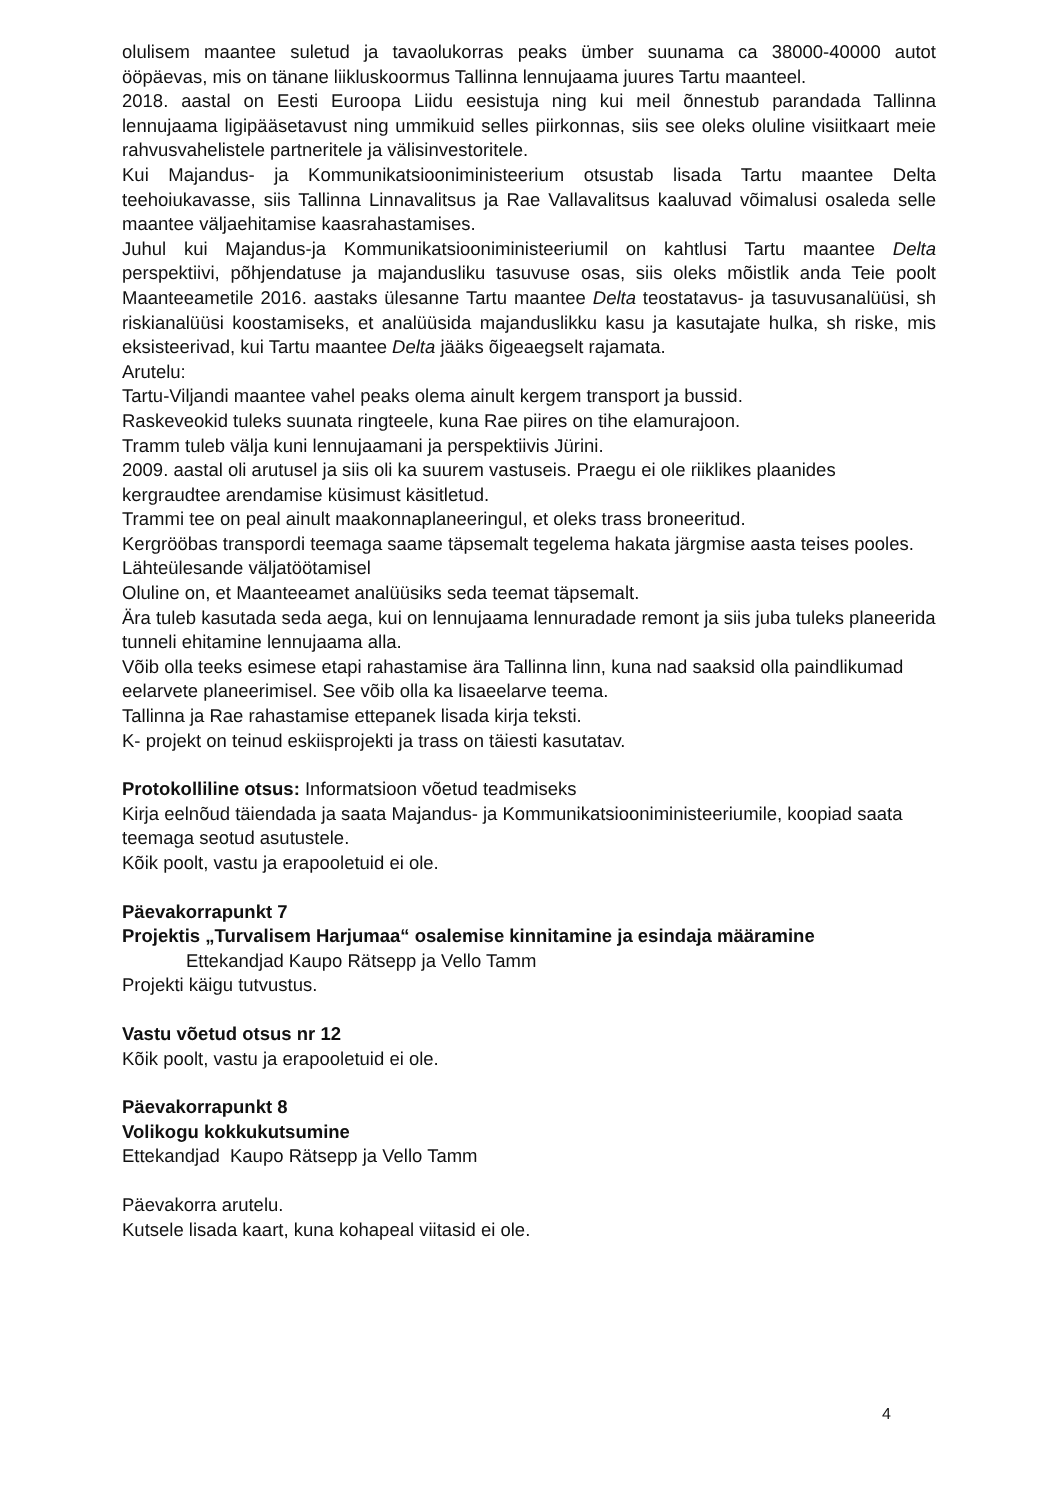olulisem maantee suletud ja tavaolukorras peaks ümber suunama ca 38000-40000 autot ööpäevas, mis on tänane liikluskoormus Tallinna lennujaama juures Tartu maanteel.
2018. aastal on Eesti Euroopa Liidu eesistuja ning kui meil õnnestub parandada Tallinna lennujaama ligipääsetavust ning ummikuid selles piirkonnas, siis see oleks oluline visiitkaart meie rahvusvahelistele partneritele ja välisinvestoritele.
Kui Majandus- ja Kommunikatsiooniministeerium otsustab lisada Tartu maantee Delta teehoiukavasse, siis Tallinna Linnavalitsus ja Rae Vallavalitsus kaaluvad võimalusi osaleda selle maantee väljaehitamise kaasrahastamises.
Juhul kui Majandus-ja Kommunikatsiooniministeeriumil on kahtlusi Tartu maantee Delta perspektiivi, põhjendatuse ja majandusliku tasuvuse osas, siis oleks mõistlik anda Teie poolt Maanteeametile 2016. aastaks ülesanne Tartu maantee Delta teostatavus- ja tasuvusanalüüsi, sh riskianalüüsi koostamiseks, et analüüsida majanduslikku kasu ja kasutajate hulka, sh riske, mis eksisteerivad, kui Tartu maantee Delta jääks õigeaegselt rajamata.
Arutelu:
Tartu-Viljandi maantee vahel peaks olema ainult kergem transport ja bussid.
Raskeveokid tuleks suunata ringteele, kuna Rae piires on tihe elamurajoon.
Tramm tuleb välja kuni lennujaamani ja perspektiivis Jürini.
2009. aastal oli arutusel ja siis oli ka suurem vastuseis. Praegu ei ole riiklikes plaanides kergraudtee arendamise küsimust käsitletud.
Trammi tee on peal ainult maakonnaplaneeringul, et oleks trass broneeritud.
Kergrööbas transpordi teemaga saame täpsemalt tegelema hakata järgmise aasta teises pooles. Lähteülesande väljatöötamisel
Oluline on, et Maanteeamet analüüsiks seda teemat täpsemalt.
Ära tuleb kasutada seda aega, kui on lennujaama lennuradade remont ja siis juba tuleks planeerida tunneli ehitamine lennujaama alla.
Võib olla teeks esimese etapi rahastamise ära Tallinna linn, kuna nad saaksid olla paindlikumad eelarvete planeerimisel. See võib olla ka lisaeelarve teema.
Tallinna ja Rae rahastamise ettepanek lisada kirja teksti.
K- projekt on teinud eskiisprojekti ja trass on täiesti kasutatav.
Protokolliline otsus: Informatsioon võetud teadmiseks
Kirja eelnõud täiendada ja saata Majandus- ja Kommunikatsiooniministeeriumile, koopiad saata teemaga seotud asutustele.
Kõik poolt, vastu ja erapooletuid ei ole.
Päevakorrapunkt 7
Projektis „Turvalisem Harjumaa“ osalemise kinnitamine ja esindaja määramine
Ettekandjad Kaupo Rätsepp ja Vello Tamm
Projekti käigu tutvustus.
Vastu võetud otsus nr 12
Kõik poolt, vastu ja erapooletuid ei ole.
Päevakorrapunkt 8
Volikogu kokkukutsumine
Ettekandjad Kaupo Rätsepp ja Vello Tamm
Päevakorra arutelu.
Kutsele lisada kaart, kuna kohapeal viitasid ei ole.
4